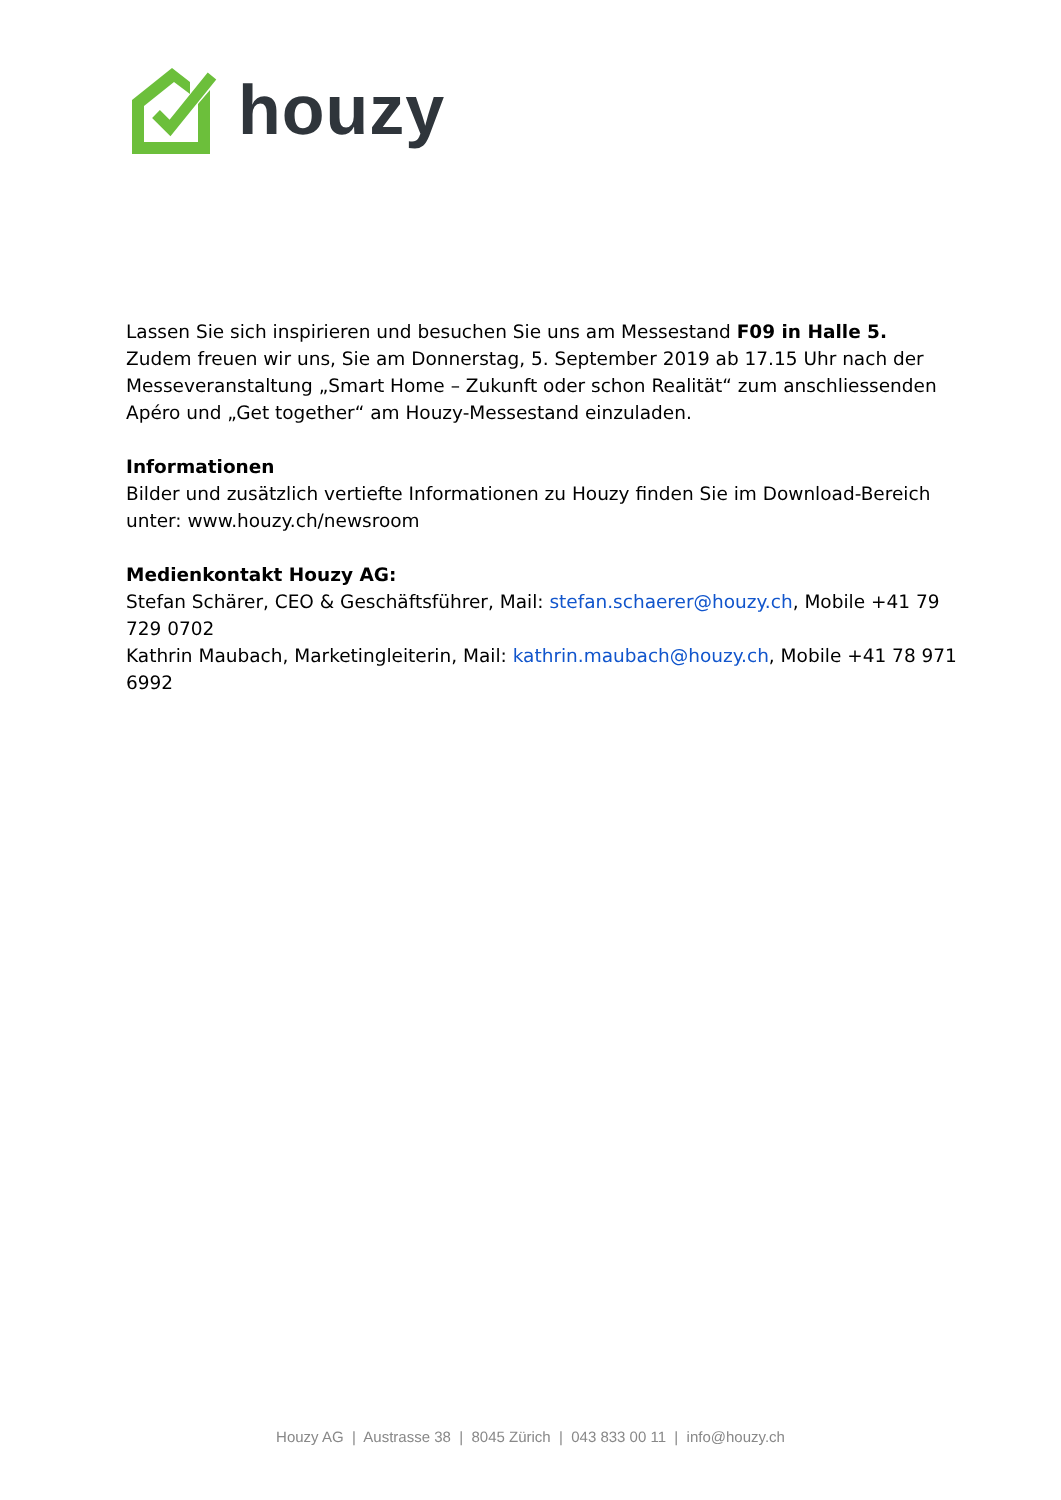houzy
Lassen Sie sich inspirieren und besuchen Sie uns am Messestand F09 in Halle 5.
Zudem freuen wir uns, Sie am Donnerstag, 5. September 2019 ab 17.15 Uhr nach der Messeveranstaltung „Smart Home – Zukunft oder schon Realität“ zum anschliessenden Apéro und „Get together“ am Houzy-Messestand einzuladen.
Informationen
Bilder und zusätzlich vertiefte Informationen zu Houzy finden Sie im Download-Bereich unter: www.houzy.ch/newsroom
Medienkontakt Houzy AG:
Stefan Schärer, CEO & Geschäftsführer, Mail: stefan.schaerer@houzy.ch, Mobile +41 79 729 0702
Kathrin Maubach, Marketingleiterin, Mail: kathrin.maubach@houzy.ch, Mobile +41 78 971 6992
Houzy AG | Austrasse 38 | 8045 Zürich | 043 833 00 11 | info@houzy.ch